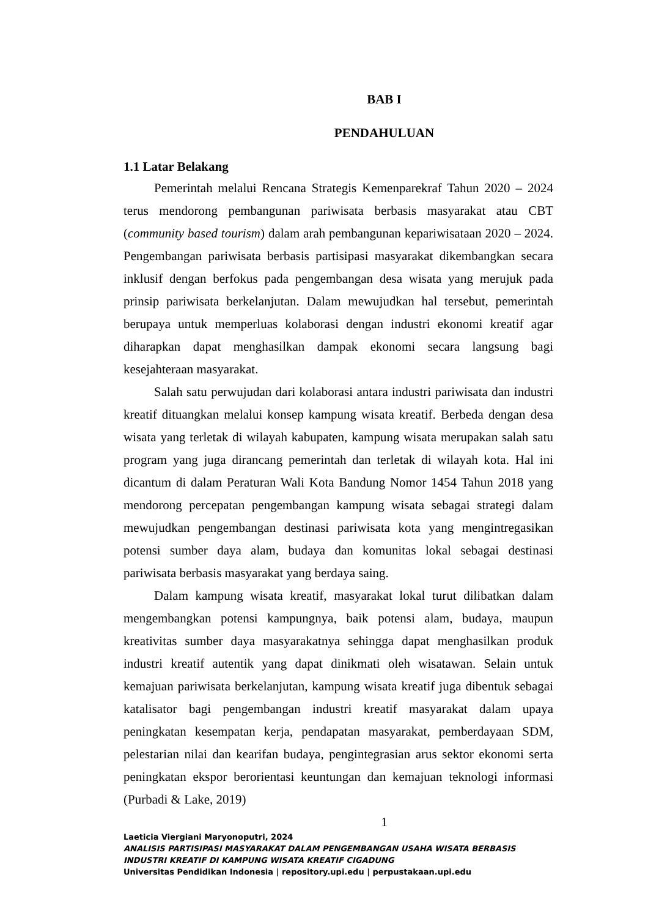BAB I
PENDAHULUAN
1.1 Latar Belakang
Pemerintah melalui Rencana Strategis Kemenparekraf Tahun 2020 – 2024 terus mendorong pembangunan pariwisata berbasis masyarakat atau CBT (community based tourism) dalam arah pembangunan kepariwisataan 2020 – 2024. Pengembangan pariwisata berbasis partisipasi masyarakat dikembangkan secara inklusif dengan berfokus pada pengembangan desa wisata yang merujuk pada prinsip pariwisata berkelanjutan. Dalam mewujudkan hal tersebut, pemerintah berupaya untuk memperluas kolaborasi dengan industri ekonomi kreatif agar diharapkan dapat menghasilkan dampak ekonomi secara langsung bagi kesejahteraan masyarakat.
Salah satu perwujudan dari kolaborasi antara industri pariwisata dan industri kreatif dituangkan melalui konsep kampung wisata kreatif. Berbeda dengan desa wisata yang terletak di wilayah kabupaten, kampung wisata merupakan salah satu program yang juga dirancang pemerintah dan terletak di wilayah kota. Hal ini dicantum di dalam Peraturan Wali Kota Bandung Nomor 1454 Tahun 2018 yang mendorong percepatan pengembangan kampung wisata sebagai strategi dalam mewujudkan pengembangan destinasi pariwisata kota yang mengintregasikan potensi sumber daya alam, budaya dan komunitas lokal sebagai destinasi pariwisata berbasis masyarakat yang berdaya saing.
Dalam kampung wisata kreatif, masyarakat lokal turut dilibatkan dalam mengembangkan potensi kampungnya, baik potensi alam, budaya, maupun kreativitas sumber daya masyarakatnya sehingga dapat menghasilkan produk industri kreatif autentik yang dapat dinikmati oleh wisatawan. Selain untuk kemajuan pariwisata berkelanjutan, kampung wisata kreatif juga dibentuk sebagai katalisator bagi pengembangan industri kreatif masyarakat dalam upaya peningkatan kesempatan kerja, pendapatan masyarakat, pemberdayaan SDM, pelestarian nilai dan kearifan budaya, pengintegrasian arus sektor ekonomi serta peningkatan ekspor berorientasi keuntungan dan kemajuan teknologi informasi (Purbadi & Lake, 2019)
1
Laeticia Viergiani Maryonoputri, 2024
ANALISIS PARTISIPASI MASYARAKAT DALAM PENGEMBANGAN USAHA WISATA BERBASIS INDUSTRI KREATIF DI KAMPUNG WISATA KREATIF CIGADUNG
Universitas Pendidikan Indonesia | repository.upi.edu | perpustakaan.upi.edu